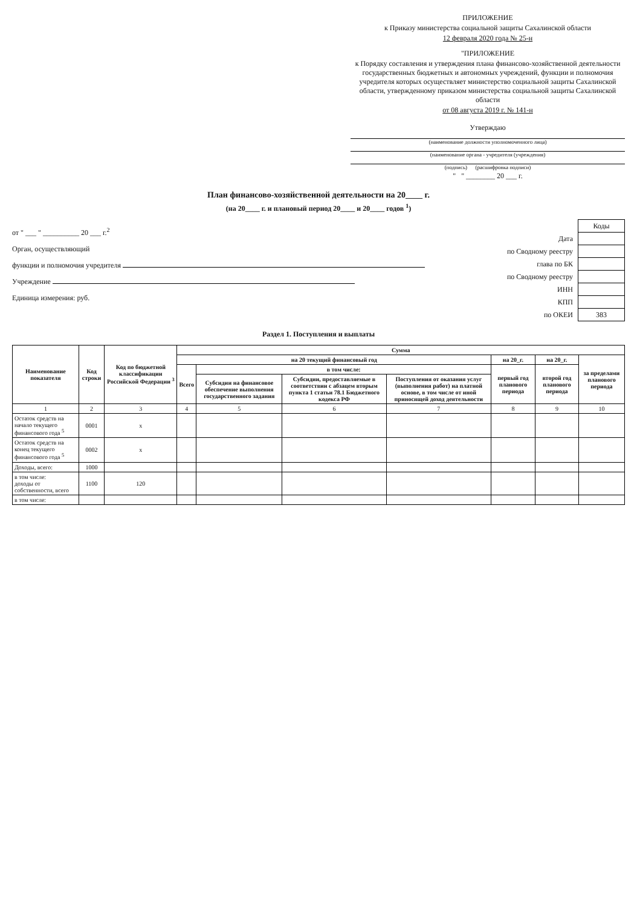ПРИЛОЖЕНИЕ
к Приказу министерства социальной защиты Сахалинской области
12 февраля 2020 года № 25-н
"ПРИЛОЖЕНИЕ
к Порядку составления и утверждения плана финансово-хозяйственной деятельности государственных бюджетных и автономных учреждений, функции и полномочия учредителя которых осуществляет министерство социальной защиты Сахалинской области, утвержденному приказом министерства социальной защиты Сахалинской области
от 08 августа 2019 г. № 141-н
Утверждаю
(наименование должности уполномоченного лица)
(наименование органа - учредителя (учреждения)
(подпись) (расшифровка подписи)
" " ________ 20 ___ г.
План финансово-хозяйственной деятельности на 20____ г.
(на 20____ г. и плановый период 20____ и 20____ годов <sup>1</sup>)
от " ___ " __________ 20 ___ г.<sup>2</sup>
Орган, осуществляющий
функции и полномочия учредителя
Учреждение
Единица измерения: руб.
| | Коды |
| Дата | |
| по Сводному реестру | |
| глава по БК | |
| по Сводному реестру | |
| ИНН | |
| КПП | |
| по ОКЕИ | 383 |
Раздел 1. Поступления и выплаты
| Наименование показателя | Код строки | Код по бюджетной классификации Российской Федерации <sup>3</sup> | Сумма | | | | | | |
| --- | --- | --- | --- | --- | --- | --- | --- | --- | --- |
| | | | на 20 текущий финансовый год | | | | на 20_г. | на 20_г. | за пределами планового периода |
| | | | Всего | в том числе: | | | первый год планового периода | второй год планового периода | |
| | | | | Субсидии на финансовое обеспечение выполнения государственного задания | Субсидии, предоставляемые в соответствии с абзацем вторым пункта 1 статьи 78.1 Бюджетного кодекса РФ | Поступления от оказания услуг (выполнения работ) на платной основе, в том числе от иной приносящей доход деятельности | | | |
| 1 | 2 | 3 | 4 | 5 | 6 | 7 | 8 | 9 | 10 |
| Остаток средств на начало текущего финансового года <sup>5</sup> | 0001 | x | | | | | | | |
| Остаток средств на конец текущего финансового года <sup>5</sup> | 0002 | x | | | | | | | |
| Доходы, всего: | 1000 | | | | | | | | |
| в том числе: доходы от собственности, всего | 1100 | 120 | | | | | | | |
| в том числе: | | | | | | | | | |